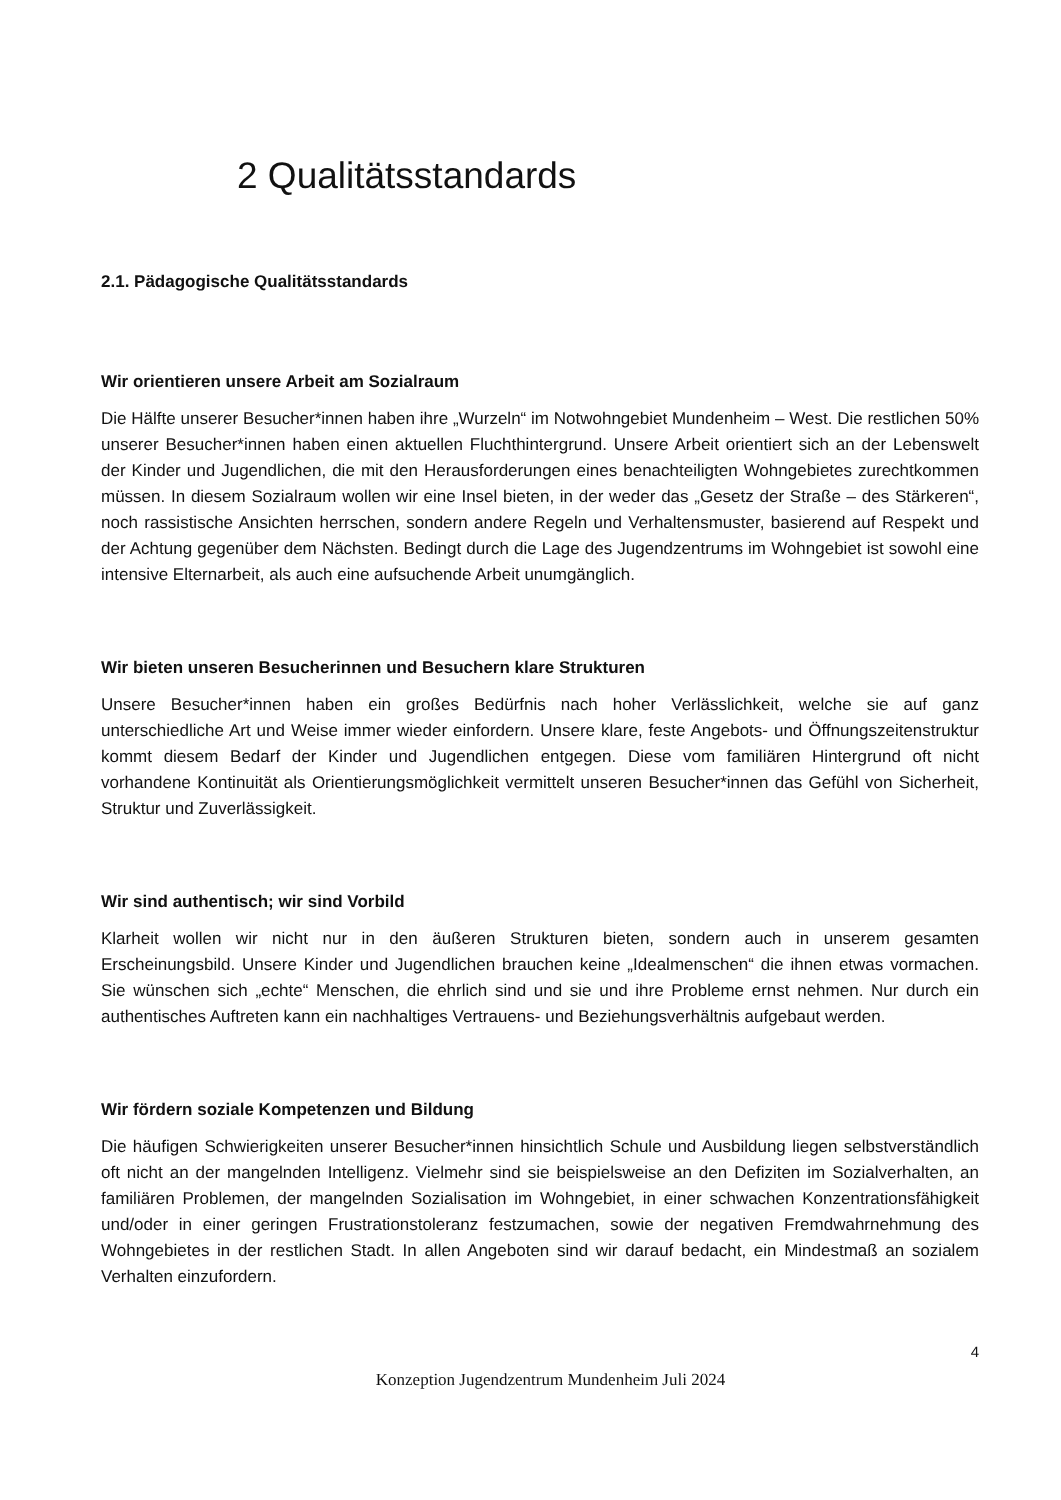2 Qualitätsstandards
2.1. Pädagogische Qualitätsstandards
Wir orientieren unsere Arbeit am Sozialraum
Die Hälfte unserer Besucher*innen haben ihre „Wurzeln“ im Notwohngebiet Mundenheim – West. Die restlichen 50% unserer Besucher*innen haben einen aktuellen Fluchthintergrund. Unsere Arbeit orientiert sich an der Lebenswelt der Kinder und Jugendlichen, die mit den Herausforderungen eines benachteiligten Wohngebietes zurechtkommen müssen. In diesem Sozialraum wollen wir eine Insel bieten, in der weder das „Gesetz der Straße – des Stärkeren“, noch rassistische Ansichten herrschen, sondern andere Regeln und Verhaltensmuster, basierend auf Respekt und der Achtung gegenüber dem Nächsten. Bedingt durch die Lage des Jugendzentrums im Wohngebiet ist sowohl eine intensive Elternarbeit, als auch eine aufsuchende Arbeit unumgänglich.
Wir bieten unseren Besucherinnen und Besuchern klare Strukturen
Unsere Besucher*innen haben ein großes Bedürfnis nach hoher Verlässlichkeit, welche sie auf ganz unterschiedliche Art und Weise immer wieder einfordern. Unsere klare, feste Angebots- und Öffnungszeitenstruktur kommt diesem Bedarf der Kinder und Jugendlichen entgegen. Diese vom familiären Hintergrund oft nicht vorhandene Kontinuität als Orientierungsmöglichkeit vermittelt unseren Besucher*innen das Gefühl von Sicherheit, Struktur und Zuverlässigkeit.
Wir sind authentisch; wir sind Vorbild
Klarheit wollen wir nicht nur in den äußeren Strukturen bieten, sondern auch in unserem gesamten Erscheinungsbild. Unsere Kinder und Jugendlichen brauchen keine „Idealmenschen“ die ihnen etwas vormachen. Sie wünschen sich „echte“ Menschen, die ehrlich sind und sie und ihre Probleme ernst nehmen. Nur durch ein authentisches Auftreten kann ein nachhaltiges Vertrauens- und Beziehungsverhältnis aufgebaut werden.
Wir fördern soziale Kompetenzen und Bildung
Die häufigen Schwierigkeiten unserer Besucher*innen hinsichtlich Schule und Ausbildung liegen selbstverständlich oft nicht an der mangelnden Intelligenz. Vielmehr sind sie beispielsweise an den Defiziten im Sozialverhalten, an familiären Problemen, der mangelnden Sozialisation im Wohngebiet, in einer schwachen Konzentrationsfähigkeit und/oder in einer geringen Frustrationstoleranz festzumachen, sowie der negativen Fremdwahrnehmung des Wohngebietes in der restlichen Stadt. In allen Angeboten sind wir darauf bedacht, ein Mindestmaß an sozialem Verhalten einzufordern.
4
Konzeption Jugendzentrum Mundenheim Juli 2024